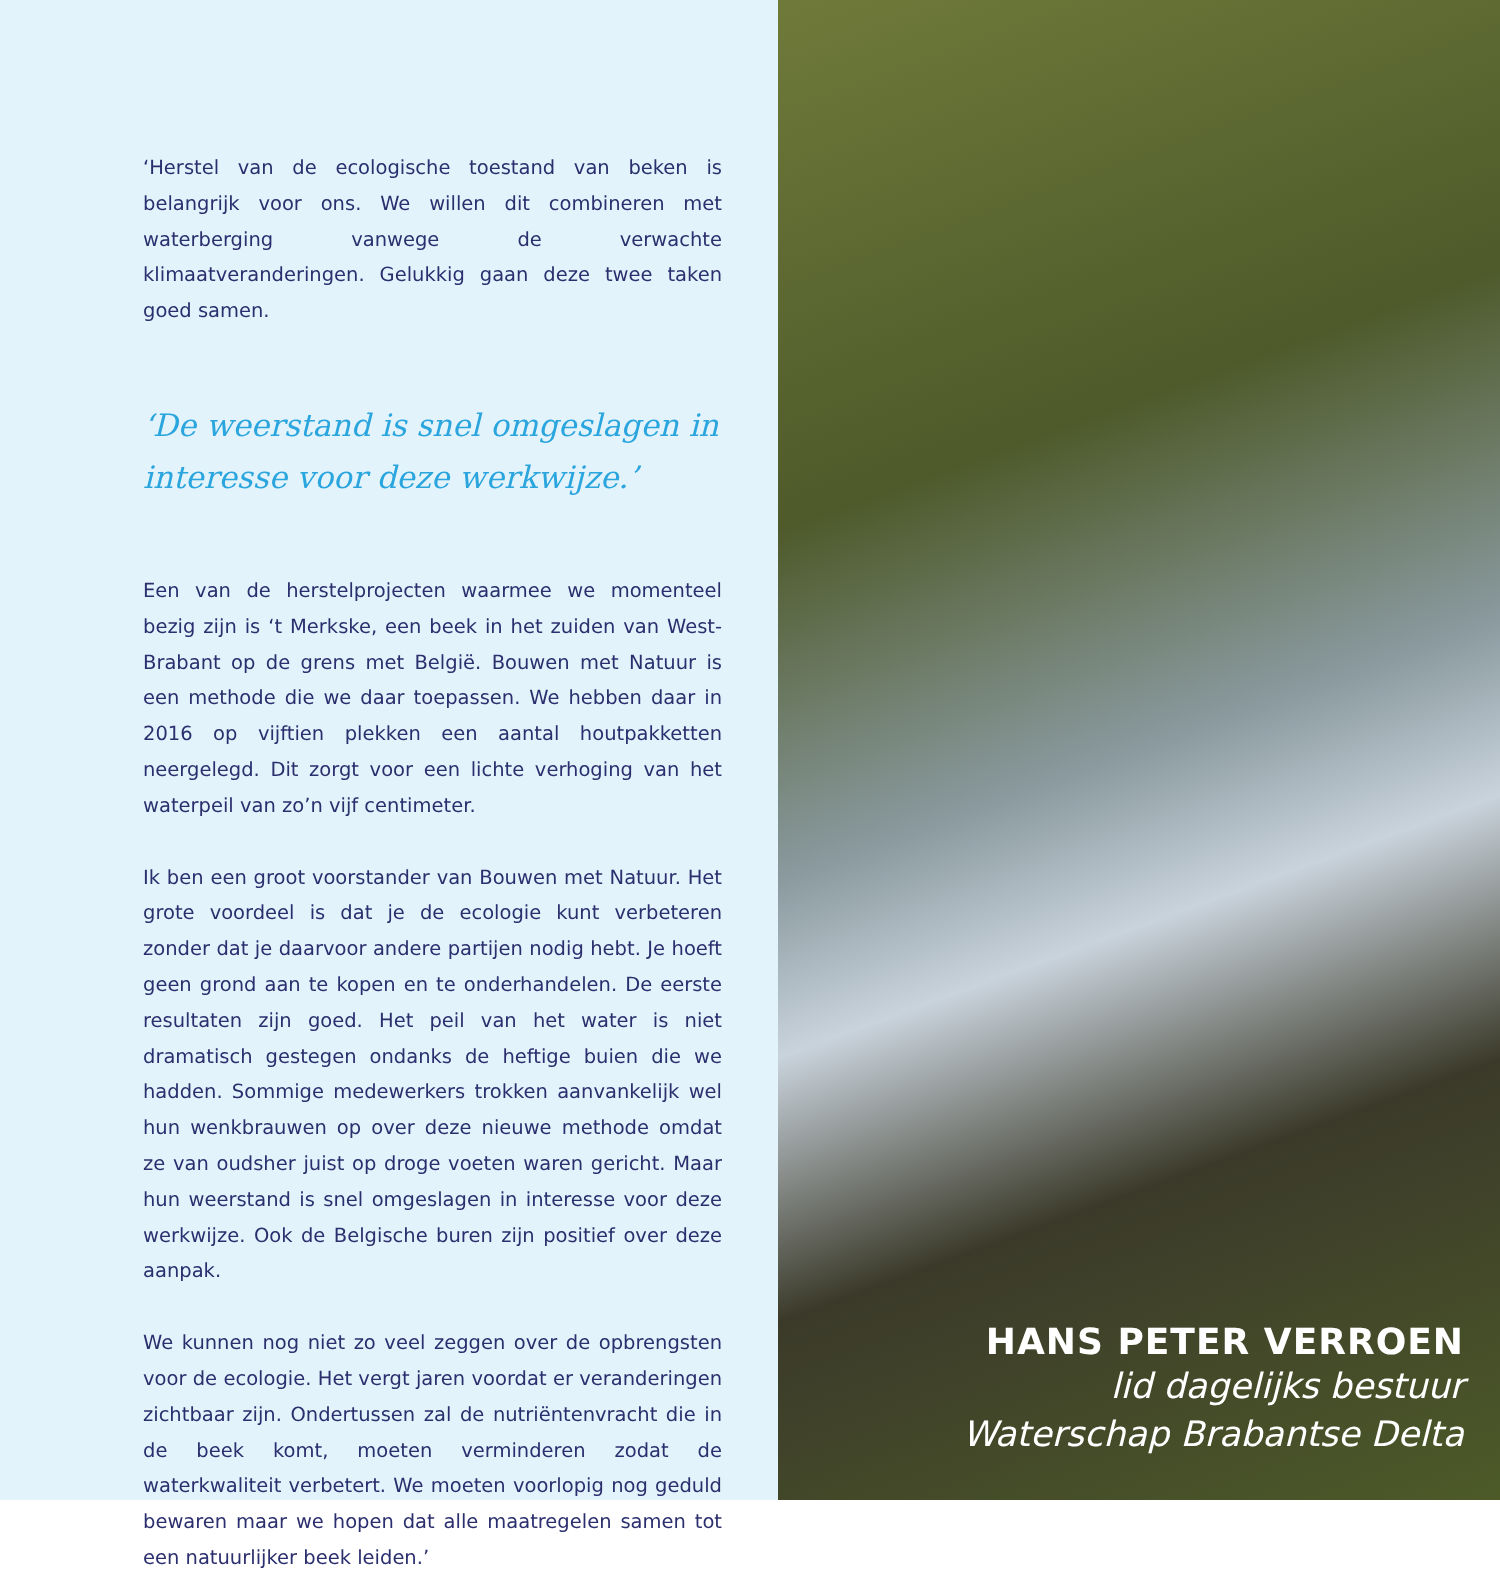‘Herstel van de ecologische toestand van beken is belangrijk voor ons. We willen dit combineren met waterberging vanwege de verwachte klimaatveranderingen. Gelukkig gaan deze twee taken goed samen.
‘De weerstand is snel omgeslagen in interesse voor deze werkwijze.’
Een van de herstelprojecten waarmee we momenteel bezig zijn is ‘t Merkske, een beek in het zuiden van West-Brabant op de grens met België. Bouwen met Natuur is een methode die we daar toepassen. We hebben daar in 2016 op vijftien plekken een aantal houtpakketten neergelegd. Dit zorgt voor een lichte verhoging van het waterpeil van zo’n vijf centimeter.
Ik ben een groot voorstander van Bouwen met Natuur. Het grote voordeel is dat je de ecologie kunt verbeteren zonder dat je daarvoor andere partijen nodig hebt. Je hoeft geen grond aan te kopen en te onderhandelen. De eerste resultaten zijn goed. Het peil van het water is niet dramatisch gestegen ondanks de heftige buien die we hadden. Sommige medewerkers trokken aanvankelijk wel hun wenkbrauwen op over deze nieuwe methode omdat ze van oudsher juist op droge voeten waren gericht. Maar hun weerstand is snel omgeslagen in interesse voor deze werkwijze. Ook de Belgische buren zijn positief over deze aanpak.
We kunnen nog niet zo veel zeggen over de opbrengsten voor de ecologie. Het vergt jaren voordat er veranderingen zichtbaar zijn. Ondertussen zal de nutriëntenvracht die in de beek komt, moeten verminderen zodat de waterkwaliteit verbetert. We moeten voorlopig nog geduld bewaren maar we hopen dat alle maatregelen samen tot een natuurlijker beek leiden.’
HANS PETER VERROEN
lid dagelijks bestuur
Waterschap Brabantse Delta